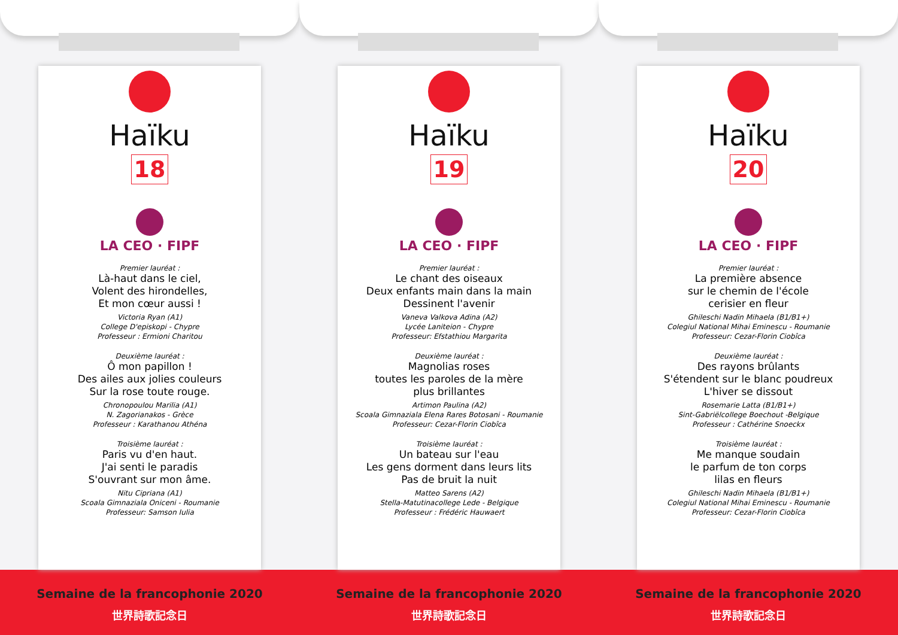Haïku
18
LA CEO · FIPF
Premier lauréat :
Là-haut dans le ciel,
Volent des hirondelles,
Et mon cœur aussi !
Victoria Ryan (A1)
College D'episkopi - Chypre
Professeur : Ermioni Charitou
Deuxième lauréat :
Ô mon papillon !
Des ailes aux jolies couleurs
Sur la rose toute rouge.
Chronopoulou Marilia (A1)
N. Zagorianakos - Grèce
Professeur : Karathanou Athéna
Troisième lauréat :
Paris vu d'en haut.
J'ai senti le paradis
S'ouvrant sur mon âme.
Nitu Cipriana (A1)
Scoala Gimnaziala Oniceni - Roumanie
Professeur: Samson Iulia
Haïku
19
LA CEO · FIPF
Premier lauréat :
Le chant des oiseaux
Deux enfants main dans la main
Dessinent l'avenir
Vaneva Valkova Adina (A2)
Lycée Laniteion - Chypre
Professeur: Efstathiou Margarita
Deuxième lauréat :
Magnolias roses
toutes les paroles de la mère
plus brillantes
Artimon Paulina (A2)
Scoala Gimnaziala Elena Rares Botosani - Roumanie
Professeur: Cezar-Florin Ciobîca
Troisième lauréat :
Un bateau sur l'eau
Les gens dorment dans leurs lits
Pas de bruit la nuit
Matteo Sarens (A2)
Stella-Matutinacollege Lede - Belgique
Professeur : Frédéric Hauwaert
Haïku
20
LA CEO · FIPF
Premier lauréat :
La première absence
sur le chemin de l'école
cerisier en fleur
Ghileschi Nadin Mihaela (B1/B1+)
Colegiul National Mihai Eminescu - Roumanie
Professeur: Cezar-Florin Ciobîca
Deuxième lauréat :
Des rayons brûlants
S'étendent sur le blanc poudreux
L'hiver se dissout
Rosemarie Latta (B1/B1+)
Sint-Gabriëlcollege Boechout -Belgique
Professeur : Cathérine Snoeckx
Troisième lauréat :
Me manque soudain
le parfum de ton corps
lilas en fleurs
Ghileschi Nadin Mihaela (B1/B1+)
Colegiul National Mihai Eminescu - Roumanie
Professeur: Cezar-Florin Ciobîca
Semaine de la francophonie 2020
世界詩歌記念日
Semaine de la francophonie 2020
世界詩歌記念日
Semaine de la francophonie 2020
世界詩歌記念日